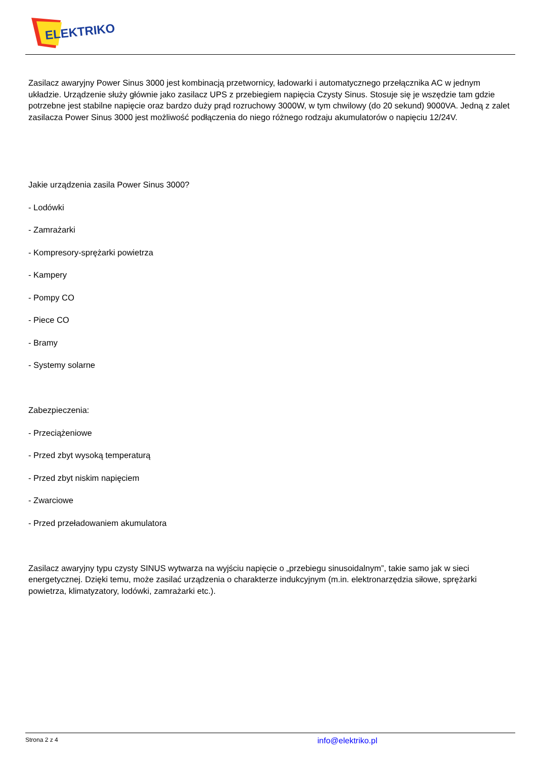ELEKTRIKO
Zasilacz awaryjny Power Sinus 3000 jest kombinacją przetwornicy, ładowarki i automatycznego przełącznika AC w jednym układzie. Urządzenie służy głównie jako zasilacz UPS z przebiegiem napięcia Czysty Sinus. Stosuje się je wszędzie tam gdzie potrzebne jest stabilne napięcie oraz bardzo duży prąd rozruchowy 3000W, w tym chwilowy (do 20 sekund) 9000VA. Jedną z zalet zasilacza Power Sinus 3000 jest możliwość podłączenia do niego różnego rodzaju akumulatorów o napięciu 12/24V.
Jakie urządzenia zasila Power Sinus 3000?
- Lodówki
- Zamrażarki
- Kompresory-sprężarki powietrza
- Kampery
- Pompy CO
- Piece CO
- Bramy
- Systemy solarne
Zabezpieczenia:
- Przeciążeniowe
- Przed zbyt wysoką temperaturą
- Przed zbyt niskim napięciem
- Zwarciowe
- Przed przeładowaniem akumulatora
Zasilacz awaryjny typu czysty SINUS wytwarza na wyjściu napięcie o „przebiegu sinusoidalnym”, takie samo jak w sieci energetycznej. Dzięki temu, może zasilać urządzenia o charakterze indukcyjnym (m.in. elektronarzędzia siłowe, sprężarki powietrza, klimatyzatory, lodówki, zamrażarki etc.).
Strona 2 z 4 info@elektriko.pl